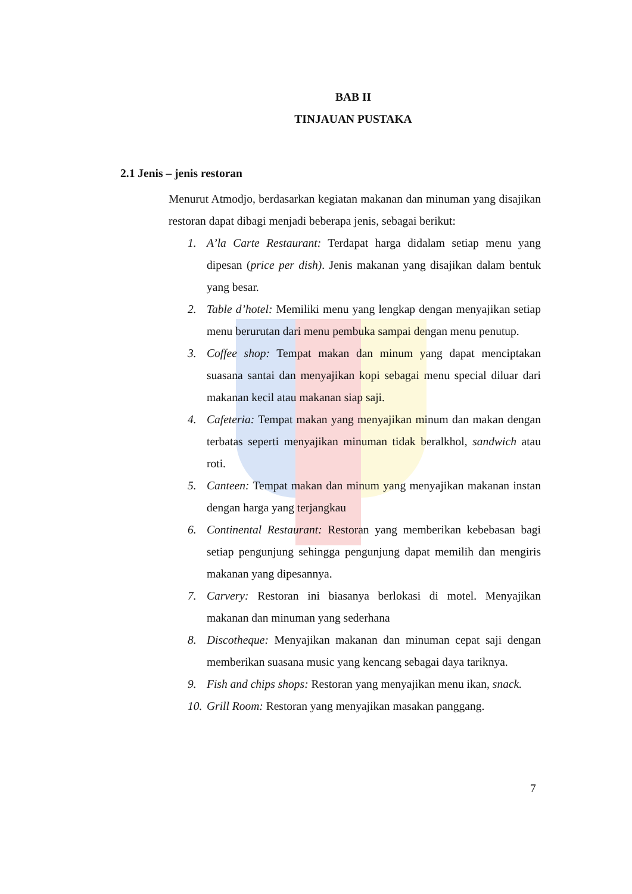BAB II
TINJAUAN PUSTAKA
2.1 Jenis – jenis restoran
Menurut Atmodjo, berdasarkan kegiatan makanan dan minuman yang disajikan restoran dapat dibagi menjadi beberapa jenis, sebagai berikut:
1. A’la Carte Restaurant: Terdapat harga didalam setiap menu yang dipesan (price per dish). Jenis makanan yang disajikan dalam bentuk yang besar.
2. Table d’hotel: Memiliki menu yang lengkap dengan menyajikan setiap menu berurutan dari menu pembuka sampai dengan menu penutup.
3. Coffee shop: Tempat makan dan minum yang dapat menciptakan suasana santai dan menyajikan kopi sebagai menu special diluar dari makanan kecil atau makanan siap saji.
4. Cafeteria: Tempat makan yang menyajikan minum dan makan dengan terbatas seperti menyajikan minuman tidak beralkhol, sandwich atau roti.
5. Canteen: Tempat makan dan minum yang menyajikan makanan instan dengan harga yang terjangkau
6. Continental Restaurant: Restoran yang memberikan kebebasan bagi setiap pengunjung sehingga pengunjung dapat memilih dan mengiris makanan yang dipesannya.
7. Carvery: Restoran ini biasanya berlokasi di motel. Menyajikan makanan dan minuman yang sederhana
8. Discotheque: Menyajikan makanan dan minuman cepat saji dengan memberikan suasana music yang kencang sebagai daya tariknya.
9. Fish and chips shops: Restoran yang menyajikan menu ikan, snack.
10. Grill Room: Restoran yang menyajikan masakan panggang.
7